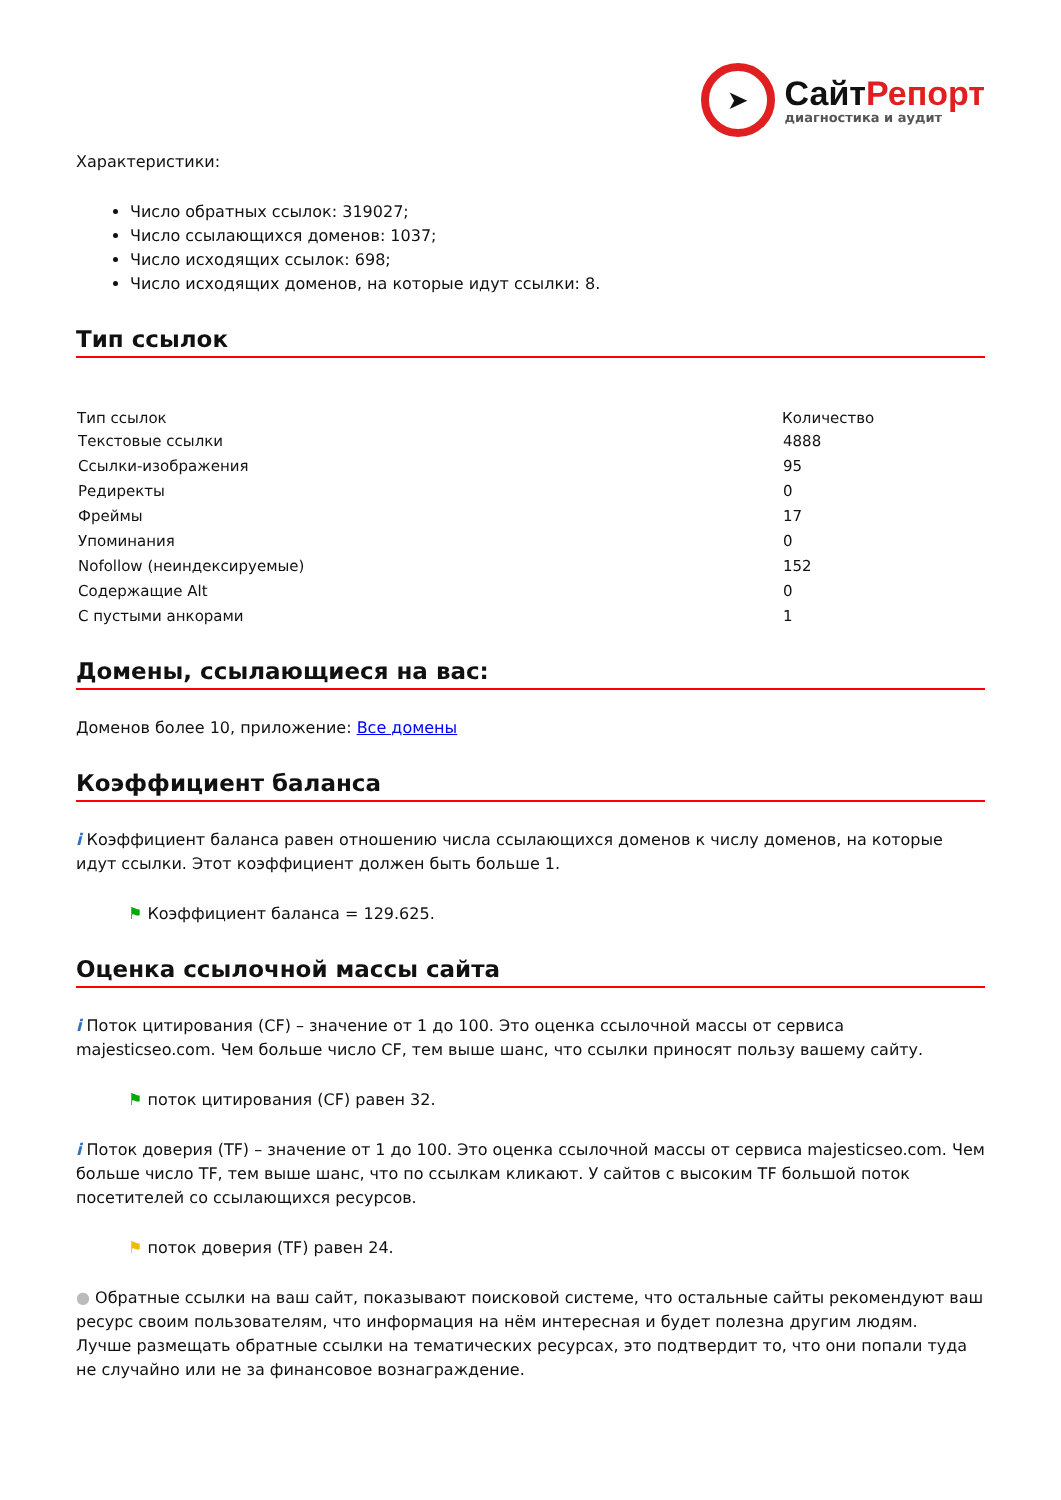➤
СайтРепорт
диагностика и аудит
Характеристики:
Число обратных ссылок: 319027;
Число ссылающихся доменов: 1037;
Число исходящих ссылок: 698;
Число исходящих доменов, на которые идут ссылки: 8.
Тип ссылок
| Тип ссылок | Количество |
| --- | --- |
| Текстовые ссылки | 4888 |
| Ссылки-изображения | 95 |
| Редиректы | 0 |
| Фреймы | 17 |
| Упоминания | 0 |
| Nofollow (неиндексируемые) | 152 |
| Содержащие Alt | 0 |
| С пустыми анкорами | 1 |
Домены, ссылающиеся на вас:
Доменов более 10, приложение: Все домены
Коэффициент баланса
i Коэффициент баланса равен отношению числа ссылающихся доменов к числу доменов, на которые идут ссылки. Этот коэффициент должен быть больше 1.
⚑ Коэффициент баланса = 129.625.
Оценка ссылочной массы сайта
i Поток цитирования (CF) – значение от 1 до 100. Это оценка ссылочной массы от сервиса majesticseo.com. Чем больше число CF, тем выше шанс, что ссылки приносят пользу вашему сайту.
⚑ поток цитирования (CF) равен 32.
i Поток доверия (TF) – значение от 1 до 100. Это оценка ссылочной массы от сервиса majesticseo.com. Чем больше число TF, тем выше шанс, что по ссылкам кликают. У сайтов с высоким TF большой поток посетителей со ссылающихся ресурсов.
⚑ поток доверия (TF) равен 24.
● Обратные ссылки на ваш сайт, показывают поисковой системе, что остальные сайты рекомендуют ваш ресурс своим пользователям, что информация на нём интересная и будет полезна другим людям.
Лучше размещать обратные ссылки на тематических ресурсах, это подтвердит то, что они попали туда не случайно или не за финансовое вознаграждение.